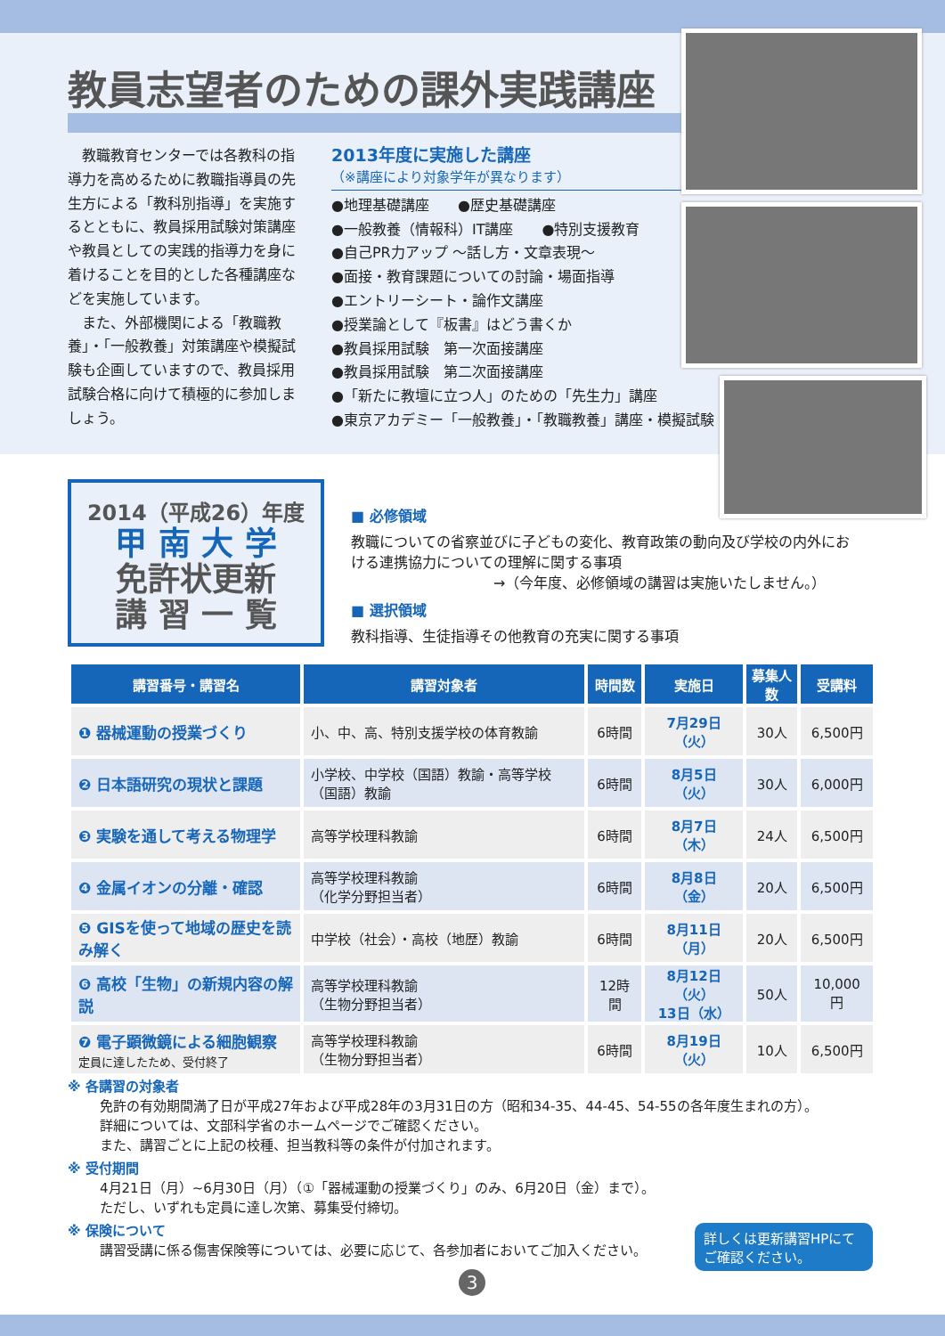教員志望者のための課外実践講座
　教職教育センターでは各教科の指導力を高めるために教職指導員の先生方による「教科別指導」を実施するとともに、教員採用試験対策講座や教員としての実践的指導力を身に着けることを目的とした各種講座などを実施しています。
　また、外部機関による「教職教養」・「一般教養」対策講座や模擬試験も企画していますので、教員採用試験合格に向けて積極的に参加しましょう。
2013年度に実施した講座
（※講座により対象学年が異なります）
●地理基礎講座　　●歴史基礎講座
●一般教養（情報科）IT講座　　●特別支援教育
●自己PR力アップ ～話し方・文章表現～
●面接・教育課題についての討論・場面指導
●エントリーシート・論作文講座
●授業論として『板書』はどう書くか
●教員採用試験　第一次面接講座
●教員採用試験　第二次面接講座
●「新たに教壇に立つ人」のための「先生力」講座
●東京アカデミー「一般教養」・「教職教養」講座・模擬試験
2014（平成26）年度
甲 南 大 学
免許状更新
講 習 一 覧
■ 必修領域
教職についての省察並びに子どもの変化、教育政策の動向及び学校の内外における連携協力についての理解に関する事項
　　　　　　　　　　→（今年度、必修領域の講習は実施いたしません。）
■ 選択領域
教科指導、生徒指導その他教育の充実に関する事項
| 講習番号・講習名 | 講習対象者 | 時間数 | 実施日 | 募集人数 | 受講料 |
| --- | --- | --- | --- | --- | --- |
| ❶ 器械運動の授業づくり | 小、中、高、特別支援学校の体育教諭 | 6時間 | 7月29日 （火） | 30人 | 6,500円 |
| ❷ 日本語研究の現状と課題 | 小学校、中学校（国語）教諭・高等学校（国語）教諭 | 6時間 | 8月5日 （火） | 30人 | 6,000円 |
| ❸ 実験を通して考える物理学 | 高等学校理科教諭 | 6時間 | 8月7日 （木） | 24人 | 6,500円 |
| ❹ 金属イオンの分離・確認 | 高等学校理科教諭 （化学分野担当者） | 6時間 | 8月8日 （金） | 20人 | 6,500円 |
| ❺ GISを使って地域の歴史を読み解く | 中学校（社会）・高校（地歴）教諭 | 6時間 | 8月11日 （月） | 20人 | 6,500円 |
| ❻ 高校「生物」の新規内容の解説 | 高等学校理科教諭 （生物分野担当者） | 12時間 | 8月12日（火） 13日（水） | 50人 | 10,000円 |
| ❼ 電子顕微鏡による細胞観察 定員に達したため、受付終了 | 高等学校理科教諭 （生物分野担当者） | 6時間 | 8月19日 （火） | 10人 | 6,500円 |
※ 各講習の対象者
免許の有効期間満了日が平成27年および平成28年の3月31日の方（昭和34-35、44-45、54-55の各年度生まれの方）。
詳細については、文部科学省のホームページでご確認ください。
また、講習ごとに上記の校種、担当教科等の条件が付加されます。
※ 受付期間
4月21日（月）~6月30日（月）（①「器械運動の授業づくり」のみ、6月20日（金）まで）。
ただし、いずれも定員に達し次第、募集受付締切。
※ 保険について
講習受講に係る傷害保険等については、必要に応じて、各参加者においてご加入ください。
詳しくは更新講習HPにて
ご確認ください。
3